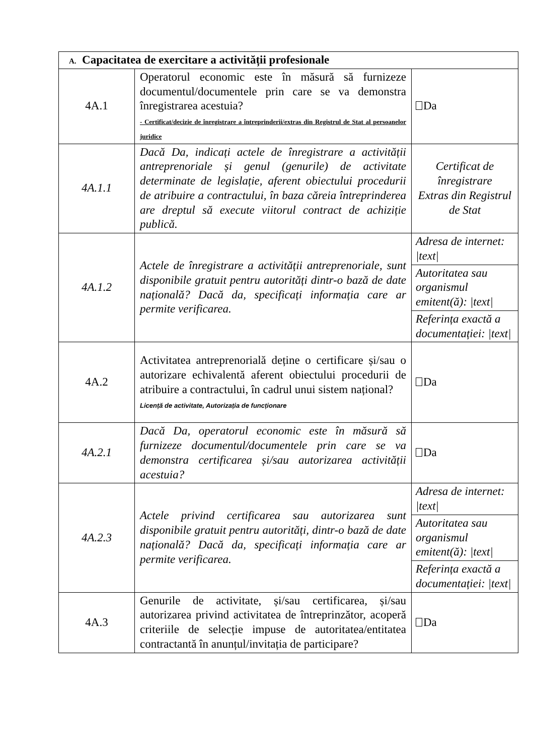| A. Capacitatea de exercitare a activității profesionale | | |
| 4A.1 | Operatorul economic este în măsură să furnizeze documentul/documentele prin care se va demonstra înregistrarea acestuia? - Certificat/decizie de înregistrare a întreprinderii/extras din Registrul de Stat al persoanelor juridice | Da |
| 4A.1.1 | Dacă Da, indicați actele de înregistrare a activității antreprenoriale și genul (genurile) de activitate determinate de legislație, aferent obiectului procedurii de atribuire a contractului, în baza căreia întreprinderea are dreptul să execute viitorul contract de achiziție publică. | Certificat de înregistrare Extras din Registrul de Stat |
| 4A.1.2 | Actele de înregistrare a activității antreprenoriale, sunt disponibile gratuit pentru autorități dintr-o bază de date națională? Dacă da, specificați informația care ar permite verificarea. | Adresa de internet: /text/ |
| | | Autoritatea sau organismul emitent(ă): /text/ |
| | | Referința exactă a documentației: /text/ |
| 4A.2 | Activitatea antreprenorială deține o certificare și/sau o autorizare echivalentă aferent obiectului procedurii de atribuire a contractului, în cadrul unui sistem național? Licență de activitate, Autorizația de funcționare | Da |
| 4A.2.1 | Dacă Da, operatorul economic este în măsură să furnizeze documentul/documentele prin care se va demonstra certificarea și/sau autorizarea activității acestuia? | Da |
| 4A.2.3 | Actele privind certificarea sau autorizarea sunt disponibile gratuit pentru autorități, dintr-o bază de date națională? Dacă da, specificați informația care ar permite verificarea. | Adresa de internet: /text/ |
| | | Autoritatea sau organismul emitent(ă): /text/ |
| | | Referința exactă a documentației: /text/ |
| 4A.3 | Genurile de activitate, și/sau certificarea, și/sau autorizarea privind activitatea de întreprinzător, acoperă criteriile de selecție impuse de autoritatea/entitatea contractantă în anunțul/invitația de participare? | Da |